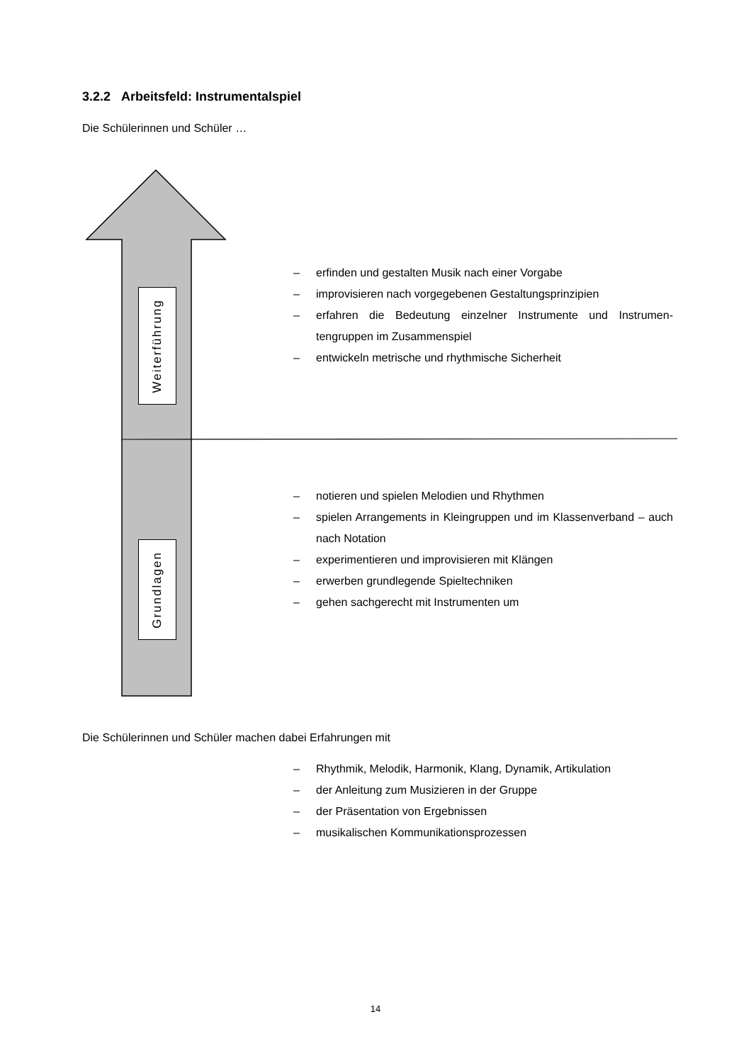3.2.2 Arbeitsfeld: Instrumentalspiel
Die Schülerinnen und Schüler …
Weiterführung
Grundlagen
– erfinden und gestalten Musik nach einer Vorgabe
– improvisieren nach vorgegebenen Gestaltungsprinzipien
– erfahren die Bedeutung einzelner Instrumente und Instrumen­tengruppen im Zusammenspiel
– entwickeln metrische und rhythmische Sicherheit
– notieren und spielen Melodien und Rhythmen
– spielen Arrangements in Kleingruppen und im Klassenverband – auch nach Notation
– experimentieren und improvisieren mit Klängen
– erwerben grundlegende Spieltechniken
– gehen sachgerecht mit Instrumenten um
Die Schülerinnen und Schüler machen dabei Erfahrungen mit
– Rhythmik, Melodik, Harmonik, Klang, Dynamik, Artikulation
– der Anleitung zum Musizieren in der Gruppe
– der Präsentation von Ergebnissen
– musikalischen Kommunikationsprozessen
14